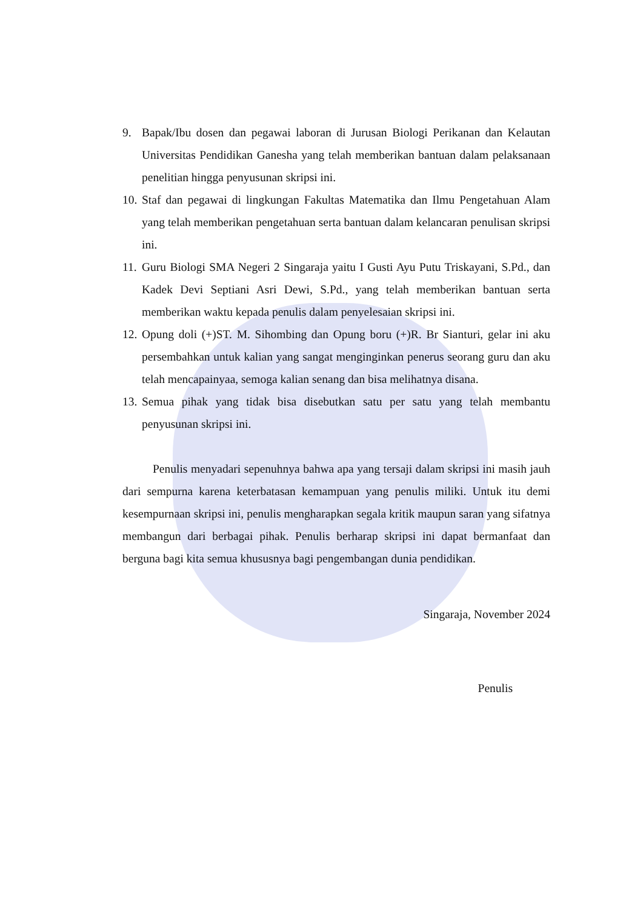9. Bapak/Ibu dosen dan pegawai laboran di Jurusan Biologi Perikanan dan Kelautan Universitas Pendidikan Ganesha yang telah memberikan bantuan dalam pelaksanaan penelitian hingga penyusunan skripsi ini.
10. Staf dan pegawai di lingkungan Fakultas Matematika dan Ilmu Pengetahuan Alam yang telah memberikan pengetahuan serta bantuan dalam kelancaran penulisan skripsi ini.
11. Guru Biologi SMA Negeri 2 Singaraja yaitu I Gusti Ayu Putu Triskayani, S.Pd., dan Kadek Devi Septiani Asri Dewi, S.Pd., yang telah memberikan bantuan serta memberikan waktu kepada penulis dalam penyelesaian skripsi ini.
12. Opung doli (+)ST. M. Sihombing dan Opung boru (+)R. Br Sianturi, gelar ini aku persembahkan untuk kalian yang sangat menginginkan penerus seorang guru dan aku telah mencapainyaa, semoga kalian senang dan bisa melihatnya disana.
13. Semua pihak yang tidak bisa disebutkan satu per satu yang telah membantu penyusunan skripsi ini.
Penulis menyadari sepenuhnya bahwa apa yang tersaji dalam skripsi ini masih jauh dari sempurna karena keterbatasan kemampuan yang penulis miliki. Untuk itu demi kesempurnaan skripsi ini, penulis mengharapkan segala kritik maupun saran yang sifatnya membangun dari berbagai pihak. Penulis berharap skripsi ini dapat bermanfaat dan berguna bagi kita semua khususnya bagi pengembangan dunia pendidikan.
Singaraja, November 2024
Penulis